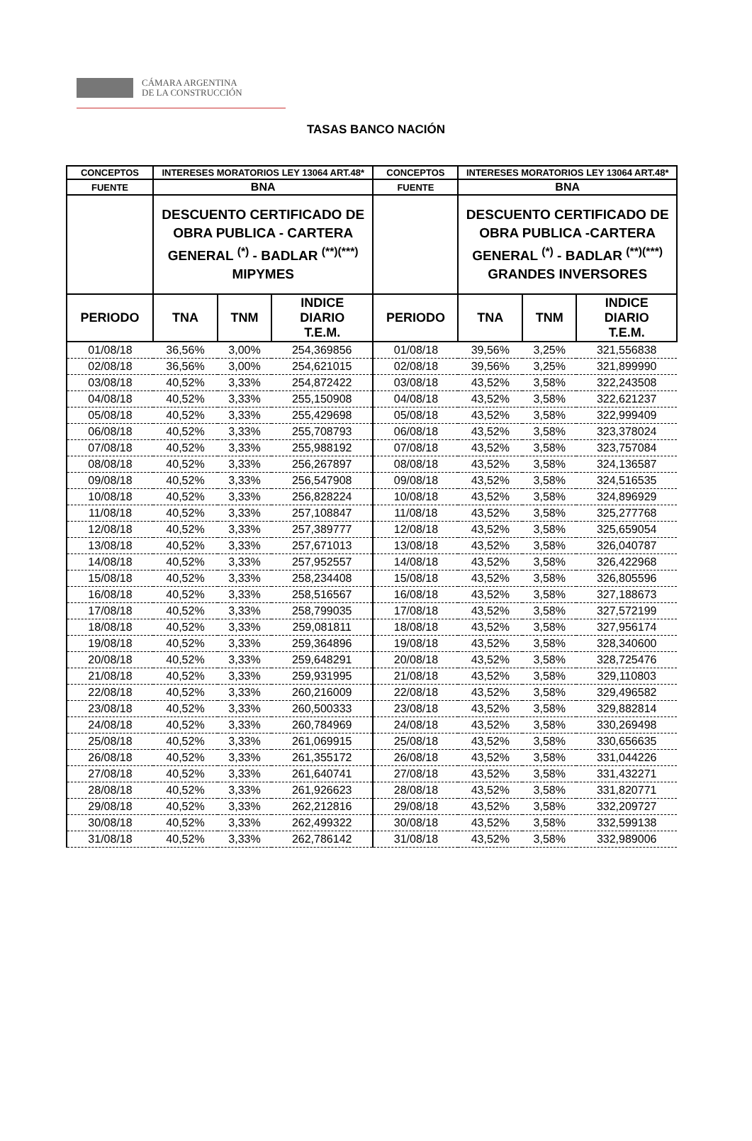CÁMARA ARGENTINA
DE LA CONSTRUCCIÓN
TASAS BANCO NACIÓN
| CONCEPTOS | INTERESES MORATORIOS LEY 13064 ART.48* | | | CONCEPTOS | INTERESES MORATORIOS LEY 13064 ART.48* | | |
| --- | --- | --- | --- | --- | --- | --- | --- |
| FUENTE | BNA | | | FUENTE | BNA | | |
| | DESCUENTO CERTIFICADO DE OBRA PUBLICA - CARTERA GENERAL <sup>(*)</sup> - BADLAR <sup>(**)(***)</sup> MIPYMES | | | | DESCUENTO CERTIFICADO DE OBRA PUBLICA -CARTERA GENERAL <sup>(*)</sup> - BADLAR <sup>(**)(***)</sup> GRANDES INVERSORES | | |
| PERIODO | TNA | TNM | INDICE DIARIO T.E.M. | PERIODO | TNA | TNM | INDICE DIARIO T.E.M. |
| 01/08/18 | 36,56% | 3,00% | 254,369856 | 01/08/18 | 39,56% | 3,25% | 321,556838 |
| 02/08/18 | 36,56% | 3,00% | 254,621015 | 02/08/18 | 39,56% | 3,25% | 321,899990 |
| 03/08/18 | 40,52% | 3,33% | 254,872422 | 03/08/18 | 43,52% | 3,58% | 322,243508 |
| 04/08/18 | 40,52% | 3,33% | 255,150908 | 04/08/18 | 43,52% | 3,58% | 322,621237 |
| 05/08/18 | 40,52% | 3,33% | 255,429698 | 05/08/18 | 43,52% | 3,58% | 322,999409 |
| 06/08/18 | 40,52% | 3,33% | 255,708793 | 06/08/18 | 43,52% | 3,58% | 323,378024 |
| 07/08/18 | 40,52% | 3,33% | 255,988192 | 07/08/18 | 43,52% | 3,58% | 323,757084 |
| 08/08/18 | 40,52% | 3,33% | 256,267897 | 08/08/18 | 43,52% | 3,58% | 324,136587 |
| 09/08/18 | 40,52% | 3,33% | 256,547908 | 09/08/18 | 43,52% | 3,58% | 324,516535 |
| 10/08/18 | 40,52% | 3,33% | 256,828224 | 10/08/18 | 43,52% | 3,58% | 324,896929 |
| 11/08/18 | 40,52% | 3,33% | 257,108847 | 11/08/18 | 43,52% | 3,58% | 325,277768 |
| 12/08/18 | 40,52% | 3,33% | 257,389777 | 12/08/18 | 43,52% | 3,58% | 325,659054 |
| 13/08/18 | 40,52% | 3,33% | 257,671013 | 13/08/18 | 43,52% | 3,58% | 326,040787 |
| 14/08/18 | 40,52% | 3,33% | 257,952557 | 14/08/18 | 43,52% | 3,58% | 326,422968 |
| 15/08/18 | 40,52% | 3,33% | 258,234408 | 15/08/18 | 43,52% | 3,58% | 326,805596 |
| 16/08/18 | 40,52% | 3,33% | 258,516567 | 16/08/18 | 43,52% | 3,58% | 327,188673 |
| 17/08/18 | 40,52% | 3,33% | 258,799035 | 17/08/18 | 43,52% | 3,58% | 327,572199 |
| 18/08/18 | 40,52% | 3,33% | 259,081811 | 18/08/18 | 43,52% | 3,58% | 327,956174 |
| 19/08/18 | 40,52% | 3,33% | 259,364896 | 19/08/18 | 43,52% | 3,58% | 328,340600 |
| 20/08/18 | 40,52% | 3,33% | 259,648291 | 20/08/18 | 43,52% | 3,58% | 328,725476 |
| 21/08/18 | 40,52% | 3,33% | 259,931995 | 21/08/18 | 43,52% | 3,58% | 329,110803 |
| 22/08/18 | 40,52% | 3,33% | 260,216009 | 22/08/18 | 43,52% | 3,58% | 329,496582 |
| 23/08/18 | 40,52% | 3,33% | 260,500333 | 23/08/18 | 43,52% | 3,58% | 329,882814 |
| 24/08/18 | 40,52% | 3,33% | 260,784969 | 24/08/18 | 43,52% | 3,58% | 330,269498 |
| 25/08/18 | 40,52% | 3,33% | 261,069915 | 25/08/18 | 43,52% | 3,58% | 330,656635 |
| 26/08/18 | 40,52% | 3,33% | 261,355172 | 26/08/18 | 43,52% | 3,58% | 331,044226 |
| 27/08/18 | 40,52% | 3,33% | 261,640741 | 27/08/18 | 43,52% | 3,58% | 331,432271 |
| 28/08/18 | 40,52% | 3,33% | 261,926623 | 28/08/18 | 43,52% | 3,58% | 331,820771 |
| 29/08/18 | 40,52% | 3,33% | 262,212816 | 29/08/18 | 43,52% | 3,58% | 332,209727 |
| 30/08/18 | 40,52% | 3,33% | 262,499322 | 30/08/18 | 43,52% | 3,58% | 332,599138 |
| 31/08/18 | 40,52% | 3,33% | 262,786142 | 31/08/18 | 43,52% | 3,58% | 332,989006 |